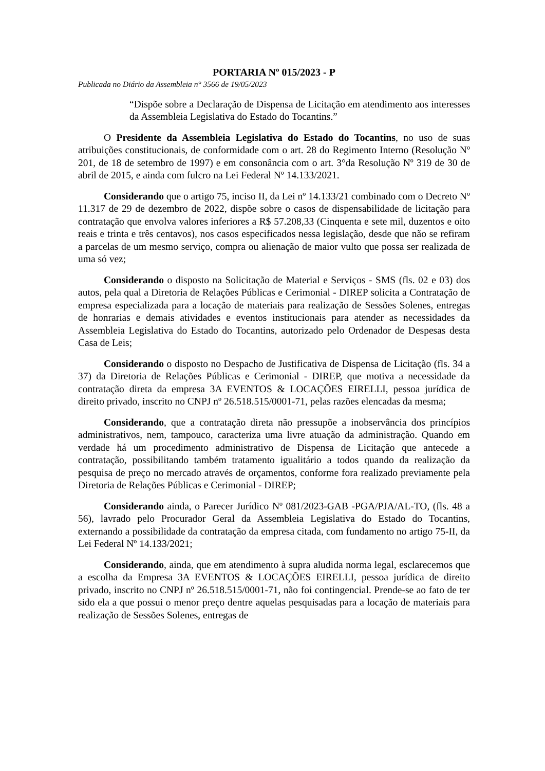PORTARIA Nº 015/2023 - P
Publicada no Diário da Assembleia n° 3566 de 19/05/2023
“Dispõe sobre a Declaração de Dispensa de Licitação em atendimento aos interesses da Assembleia Legislativa do Estado do Tocantins.”
O Presidente da Assembleia Legislativa do Estado do Tocantins, no uso de suas atribuições constitucionais, de conformidade com o art. 28 do Regimento Interno (Resolução Nº 201, de 18 de setembro de 1997) e em consonância com o art. 3°da Resolução Nº 319 de 30 de abril de 2015, e ainda com fulcro na Lei Federal Nº 14.133/2021.
Considerando que o artigo 75, inciso II, da Lei nº 14.133/21 combinado com o Decreto Nº 11.317 de 29 de dezembro de 2022, dispõe sobre o casos de dispensabilidade de licitação para contratação que envolva valores inferiores a R$ 57.208,33 (Cinquenta e sete mil, duzentos e oito reais e trinta e três centavos), nos casos especificados nessa legislação, desde que não se refiram a parcelas de um mesmo serviço, compra ou alienação de maior vulto que possa ser realizada de uma só vez;
Considerando o disposto na Solicitação de Material e Serviços - SMS (fls. 02 e 03) dos autos, pela qual a Diretoria de Relações Públicas e Cerimonial - DIREP solicita a Contratação de empresa especializada para a locação de materiais para realização de Sessões Solenes, entregas de honrarias e demais atividades e eventos institucionais para atender as necessidades da Assembleia Legislativa do Estado do Tocantins, autorizado pelo Ordenador de Despesas desta Casa de Leis;
Considerando o disposto no Despacho de Justificativa de Dispensa de Licitação (fls. 34 a 37) da Diretoria de Relações Públicas e Cerimonial - DIREP, que motiva a necessidade da contratação direta da empresa 3A EVENTOS & LOCAÇÕES EIRELLI, pessoa jurídica de direito privado, inscrito no CNPJ nº 26.518.515/0001-71, pelas razões elencadas da mesma;
Considerando, que a contratação direta não pressupõe a inobservância dos princípios administrativos, nem, tampouco, caracteriza uma livre atuação da administração. Quando em verdade há um procedimento administrativo de Dispensa de Licitação que antecede a contratação, possibilitando também tratamento igualitário a todos quando da realização da pesquisa de preço no mercado através de orçamentos, conforme fora realizado previamente pela Diretoria de Relações Públicas e Cerimonial - DIREP;
Considerando ainda, o Parecer Jurídico Nº 081/2023-GAB -PGA/PJA/AL-TO, (fls. 48 a 56), lavrado pelo Procurador Geral da Assembleia Legislativa do Estado do Tocantins, externando a possibilidade da contratação da empresa citada, com fundamento no artigo 75-II, da Lei Federal Nº 14.133/2021;
Considerando, ainda, que em atendimento à supra aludida norma legal, esclarecemos que a escolha da Empresa 3A EVENTOS & LOCAÇÕES EIRELLI, pessoa jurídica de direito privado, inscrito no CNPJ nº 26.518.515/0001-71, não foi contingencial. Prende-se ao fato de ter sido ela a que possui o menor preço dentre aquelas pesquisadas para a locação de materiais para realização de Sessões Solenes, entregas de